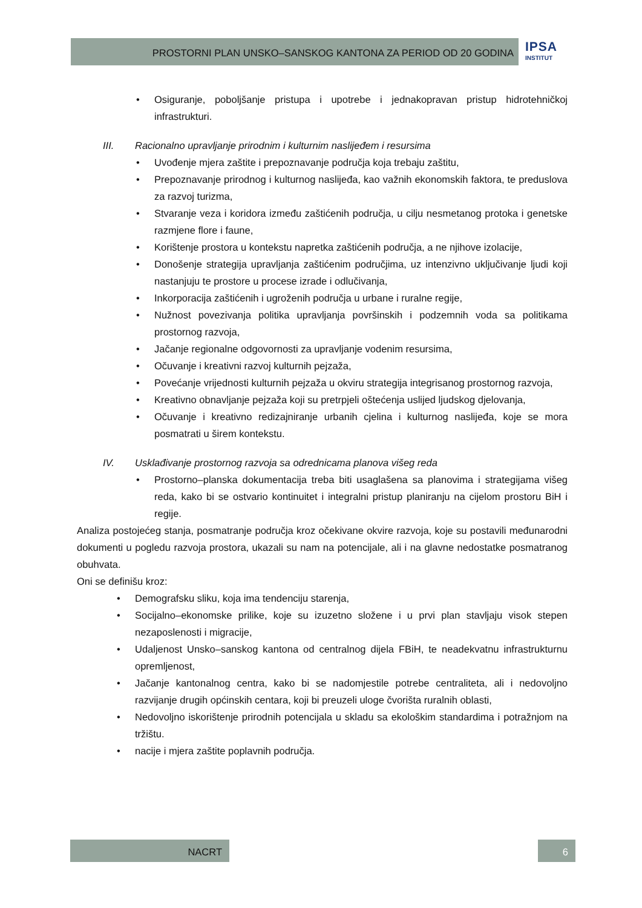PROSTORNI PLAN UNSKO–SANSKOG KANTONA ZA PERIOD OD 20 GODINA IPSA
INSTITUT
• Osiguranje, poboljšanje pristupa i upotrebe i jednakopravan pristup hidrotehničkoj infrastrukturi.
III. Racionalno upravljanje prirodnim i kulturnim naslijeđem i resursima
• Uvođenje mjera zaštite i prepoznavanje područja koja trebaju zaštitu,
• Prepoznavanje prirodnog i kulturnog naslijeđa, kao važnih ekonomskih faktora, te preduslova za razvoj turizma,
• Stvaranje veza i koridora između zaštićenih područja, u cilju nesmetanog protoka i genetske razmjene flore i faune,
• Korištenje prostora u kontekstu napretka zaštićenih područja, a ne njihove izolacije,
• Donošenje strategija upravljanja zaštićenim područjima, uz intenzivno uključivanje ljudi koji nastanjuju te prostore u procese izrade i odlučivanja,
• Inkorporacija zaštićenih i ugroženih područja u urbane i ruralne regije,
• Nužnost povezivanja politika upravljanja površinskih i podzemnih voda sa politikama prostornog razvoja,
• Jačanje regionalne odgovornosti za upravljanje vodenim resursima,
• Očuvanje i kreativni razvoj kulturnih pejzaža,
• Povećanje vrijednosti kulturnih pejzaža u okviru strategija integrisanog prostornog razvoja,
• Kreativno obnavljanje pejzaža koji su pretrpjeli oštećenja uslijed ljudskog djelovanja,
• Očuvanje i kreativno redizajniranje urbanih cjelina i kulturnog naslijeđa, koje se mora posmatrati u širem kontekstu.
IV. Usklađivanje prostornog razvoja sa odrednicama planova višeg reda
• Prostorno–planska dokumentacija treba biti usaglašena sa planovima i strategijama višeg reda, kako bi se ostvario kontinuitet i integralni pristup planiranju na cijelom prostoru BiH i regije.
Analiza postojećeg stanja, posmatranje područja kroz očekivane okvire razvoja, koje su postavili međunarodni dokumenti u pogledu razvoja prostora, ukazali su nam na potencijale, ali i na glavne nedostatke posmatranog obuhvata.
Oni se definišu kroz:
• Demografsku sliku, koja ima tendenciju starenja,
• Socijalno–ekonomske prilike, koje su izuzetno složene i u prvi plan stavljaju visok stepen nezaposlenosti i migracije,
• Udaljenost Unsko–sanskog kantona od centralnog dijela FBiH, te neadekvatnu infrastrukturnu opremljenost,
• Jačanje kantonalnog centra, kako bi se nadomjestile potrebe centraliteta, ali i nedovoljno razvijanje drugih općinskih centara, koji bi preuzeli uloge čvorišta ruralnih oblasti,
• Nedovoljno iskorištenje prirodnih potencijala u skladu sa ekološkim standardima i potražnjom na tržištu.
• nacije i mjera zaštite poplavnih područja.
NACRT 6